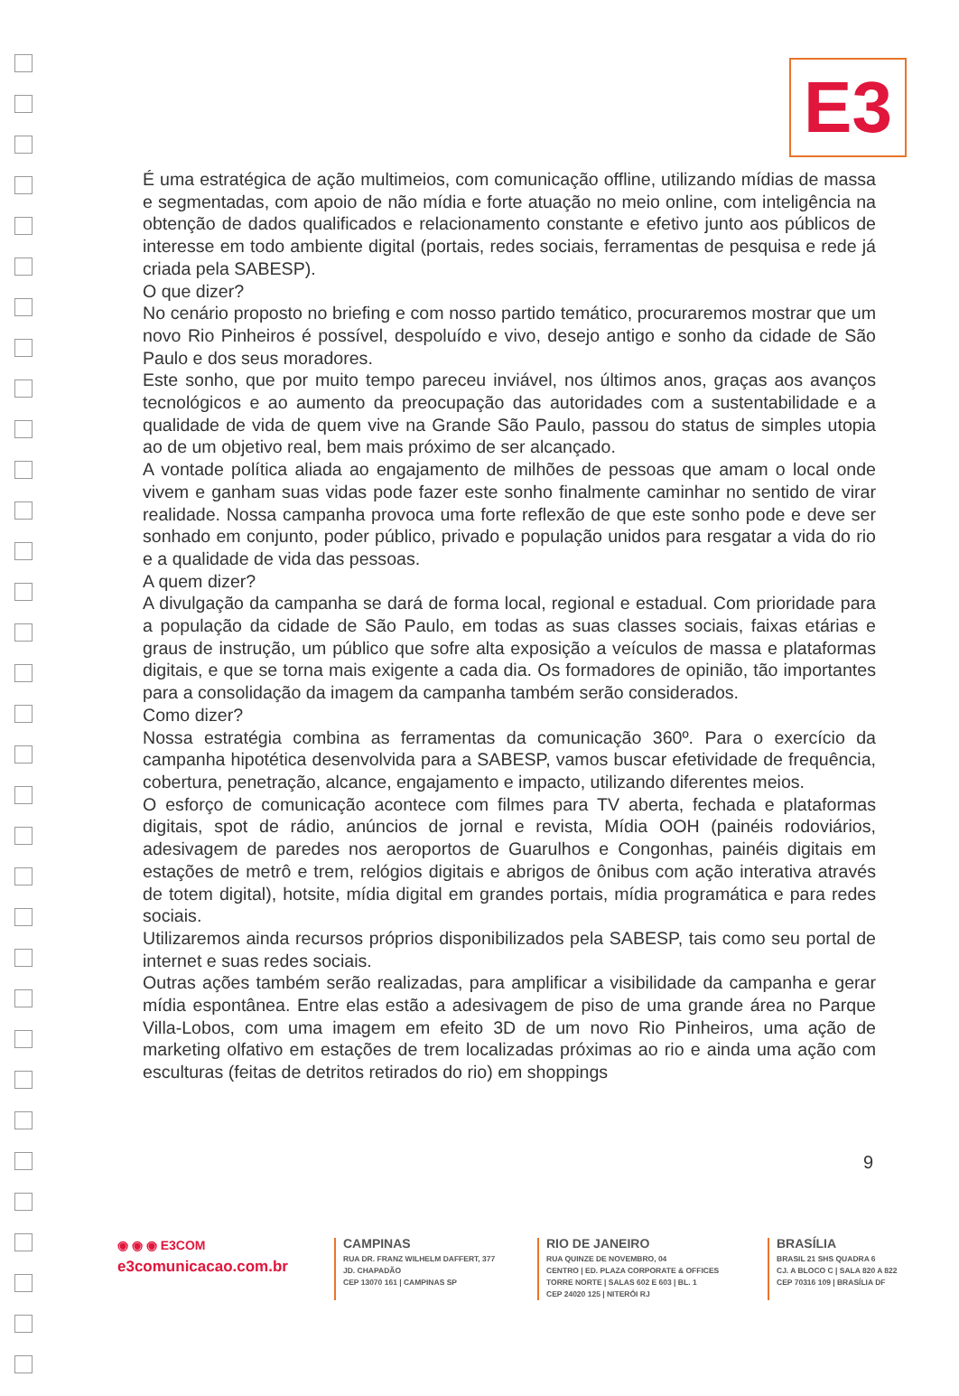E3
É uma estratégica de ação multimeios, com comunicação offline, utilizando mídias de massa e segmentadas, com apoio de não mídia e forte atuação no meio online, com inteligência na obtenção de dados qualificados e relacionamento constante e efetivo junto aos públicos de interesse em todo ambiente digital (portais, redes sociais, ferramentas de pesquisa e rede já criada pela SABESP).
O que dizer?
No cenário proposto no briefing e com nosso partido temático, procuraremos mostrar que um novo Rio Pinheiros é possível, despoluído e vivo, desejo antigo e sonho da cidade de São Paulo e dos seus moradores.
Este sonho, que por muito tempo pareceu inviável, nos últimos anos, graças aos avanços tecnológicos e ao aumento da preocupação das autoridades com a sustentabilidade e a qualidade de vida de quem vive na Grande São Paulo, passou do status de simples utopia ao de um objetivo real, bem mais próximo de ser alcançado.
A vontade política aliada ao engajamento de milhões de pessoas que amam o local onde vivem e ganham suas vidas pode fazer este sonho finalmente caminhar no sentido de virar realidade. Nossa campanha provoca uma forte reflexão de que este sonho pode e deve ser sonhado em conjunto, poder público, privado e população unidos para resgatar a vida do rio e a qualidade de vida das pessoas.
A quem dizer?
A divulgação da campanha se dará de forma local, regional e estadual. Com prioridade para a população da cidade de São Paulo, em todas as suas classes sociais, faixas etárias e graus de instrução, um público que sofre alta exposição a veículos de massa e plataformas digitais, e que se torna mais exigente a cada dia. Os formadores de opinião, tão importantes para a consolidação da imagem da campanha também serão considerados.
Como dizer?
Nossa estratégia combina as ferramentas da comunicação 360º. Para o exercício da campanha hipotética desenvolvida para a SABESP, vamos buscar efetividade de frequência, cobertura, penetração, alcance, engajamento e impacto, utilizando diferentes meios.
O esforço de comunicação acontece com filmes para TV aberta, fechada e plataformas digitais, spot de rádio, anúncios de jornal e revista, Mídia OOH (painéis rodoviários, adesivagem de paredes nos aeroportos de Guarulhos e Congonhas, painéis digitais em estações de metrô e trem, relógios digitais e abrigos de ônibus com ação interativa através de totem digital), hotsite, mídia digital em grandes portais, mídia programática e para redes sociais.
Utilizaremos ainda recursos próprios disponibilizados pela SABESP, tais como seu portal de internet e suas redes sociais.
Outras ações também serão realizadas, para amplificar a visibilidade da campanha e gerar mídia espontânea. Entre elas estão a adesivagem de piso de uma grande área no Parque Villa-Lobos, com uma imagem em efeito 3D de um novo Rio Pinheiros, uma ação de marketing olfativo em estações de trem localizadas próximas ao rio e ainda uma ação com esculturas (feitas de detritos retirados do rio) em shoppings
9
◉ ◉ ◉ E3COM
e3comunicacao.com.br
CAMPINAS
RUA DR. FRANZ WILHELM DAFFERT, 377
JD. CHAPADÃO
CEP 13070 161 | CAMPINAS SP
RIO DE JANEIRO
RUA QUINZE DE NOVEMBRO, 04
CENTRO | ED. PLAZA CORPORATE & OFFICES
TORRE NORTE | SALAS 602 E 603 | BL. 1
CEP 24020 125 | NITERÓI RJ
BRASÍLIA
BRASIL 21 SHS QUADRA 6
CJ. A BLOCO C | SALA 820 A 822
CEP 70316 109 | BRASÍLIA DF